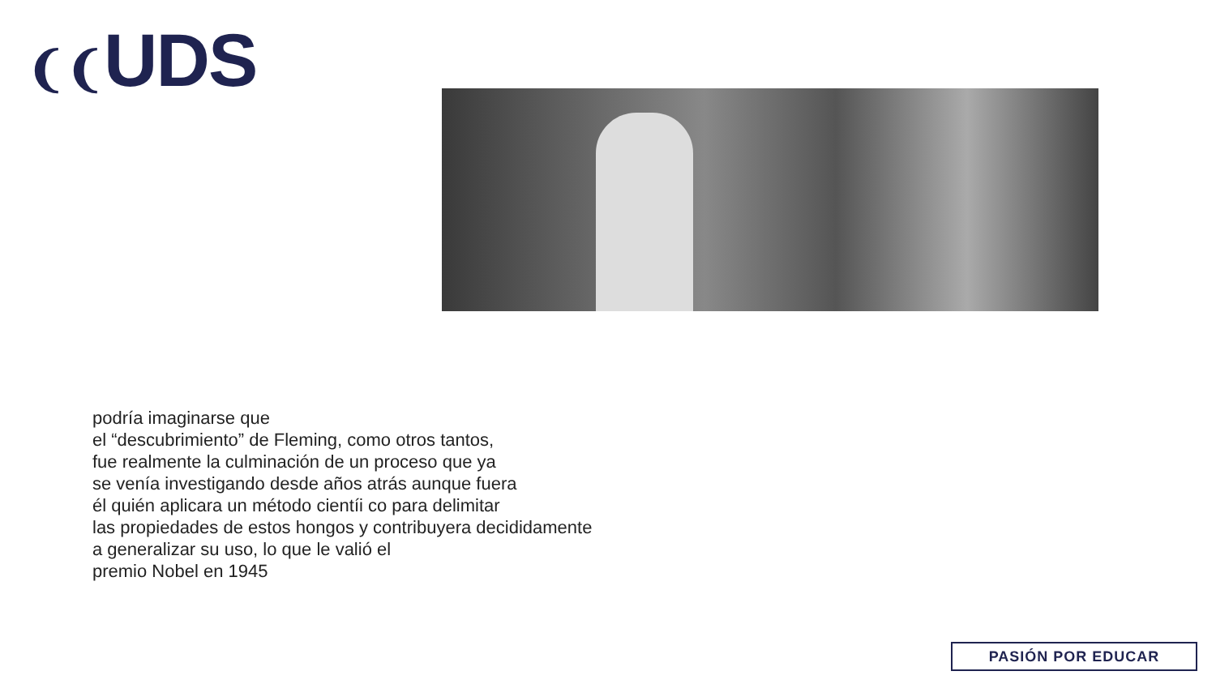❨❨UDS
podría imaginarse que
el “descubrimiento” de Fleming, como otros tantos,
fue realmente la culminación de un proceso que ya
se venía investigando desde años atrás aunque fuera
él quién aplicara un método cientíi co para delimitar
las propiedades de estos hongos y contribuyera decididamente
a generalizar su uso, lo que le valió el
premio Nobel en 1945
PASIÓN POR EDUCAR